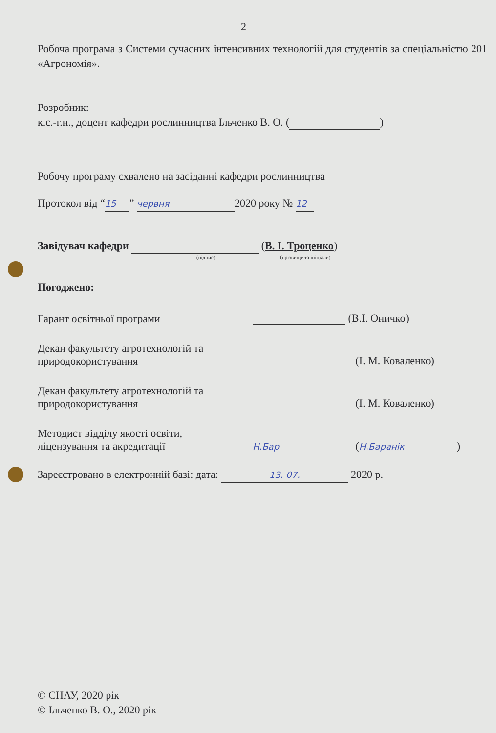2
Робоча програма з Системи сучасних інтенсивних технологій для студентів за спеціальністю 201 «Агрономія».
Розробник:
к.с.-г.н., доцент кафедри рослинництва Ільченко В. О. ( )
Робочу програму схвалено на засіданні кафедри рослинництва
Протокол від “15” червня 2020 року № 12
Завідувач кафедри (В. І. Троценко)
(підпис) (прізвище та ініціали)
Погоджено:
Гарант освітньої програми
(В.І. Оничко)
Декан факультету агротехнологій та
природокористування
(І. М. Коваленко)
Декан факультету агротехнологій та
природокористування
(І. М. Коваленко)
Методист відділу якості освіти,
ліцензування та акредитації
Н.Бар (Н.Баранік)
Зареєстровано в електронній базі: дата: 13. 07. 2020 р.
© СНАУ, 2020 рік
© Ільченко В. О., 2020 рік